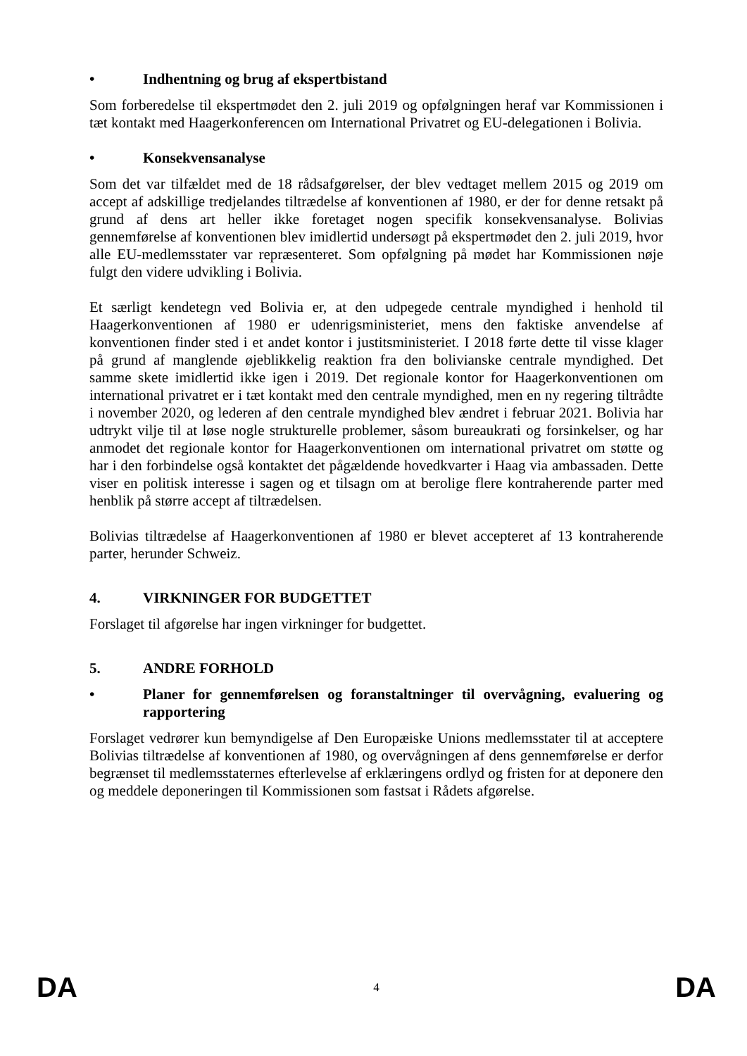• Indhentning og brug af ekspertbistand
Som forberedelse til ekspertmødet den 2. juli 2019 og opfølgningen heraf var Kommissionen i tæt kontakt med Haagerkonferencen om International Privatret og EU-delegationen i Bolivia.
• Konsekvensanalyse
Som det var tilfældet med de 18 rådsafgørelser, der blev vedtaget mellem 2015 og 2019 om accept af adskillige tredjelandes tiltrædelse af konventionen af 1980, er der for denne retsakt på grund af dens art heller ikke foretaget nogen specifik konsekvensanalyse. Bolivias gennemførelse af konventionen blev imidlertid undersøgt på ekspertmødet den 2. juli 2019, hvor alle EU-medlemsstater var repræsenteret. Som opfølgning på mødet har Kommissionen nøje fulgt den videre udvikling i Bolivia.
Et særligt kendetegn ved Bolivia er, at den udpegede centrale myndighed i henhold til Haagerkonventionen af 1980 er udenrigsministeriet, mens den faktiske anvendelse af konventionen finder sted i et andet kontor i justitsministeriet. I 2018 førte dette til visse klager på grund af manglende øjeblikkelig reaktion fra den bolivianske centrale myndighed. Det samme skete imidlertid ikke igen i 2019. Det regionale kontor for Haagerkonventionen om international privatret er i tæt kontakt med den centrale myndighed, men en ny regering tiltrådte i november 2020, og lederen af den centrale myndighed blev ændret i februar 2021. Bolivia har udtrykt vilje til at løse nogle strukturelle problemer, såsom bureaukrati og forsinkelser, og har anmodet det regionale kontor for Haagerkonventionen om international privatret om støtte og har i den forbindelse også kontaktet det pågældende hovedkvarter i Haag via ambassaden. Dette viser en politisk interesse i sagen og et tilsagn om at berolige flere kontraherende parter med henblik på større accept af tiltrædelsen.
Bolivias tiltrædelse af Haagerkonventionen af 1980 er blevet accepteret af 13 kontraherende parter, herunder Schweiz.
4. VIRKNINGER FOR BUDGETTET
Forslaget til afgørelse har ingen virkninger for budgettet.
5. ANDRE FORHOLD
• Planer for gennemførelsen og foranstaltninger til overvågning, evaluering og rapportering
Forslaget vedrører kun bemyndigelse af Den Europæiske Unions medlemsstater til at acceptere Bolivias tiltrædelse af konventionen af 1980, og overvågningen af dens gennemførelse er derfor begrænset til medlemsstaternes efterlevelse af erklæringens ordlyd og fristen for at deponere den og meddele deponeringen til Kommissionen som fastsat i Rådets afgørelse.
DA 4 DA